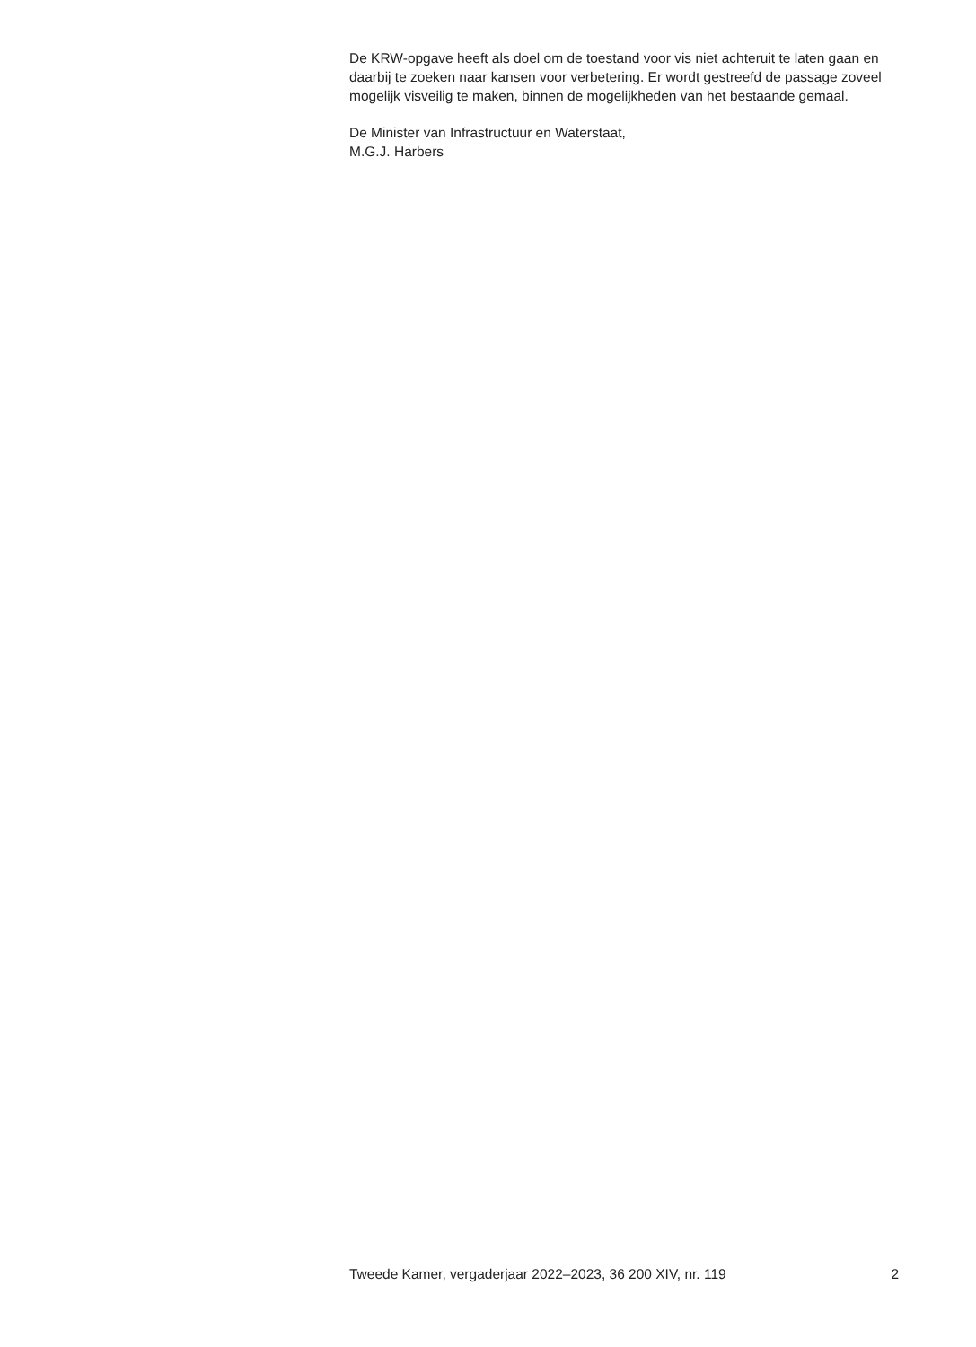De KRW-opgave heeft als doel om de toestand voor vis niet achteruit te laten gaan en daarbij te zoeken naar kansen voor verbetering. Er wordt gestreefd de passage zoveel mogelijk visveilig te maken, binnen de mogelijkheden van het bestaande gemaal.
De Minister van Infrastructuur en Waterstaat,
M.G.J. Harbers
Tweede Kamer, vergaderjaar 2022–2023, 36 200 XIV, nr. 119 2